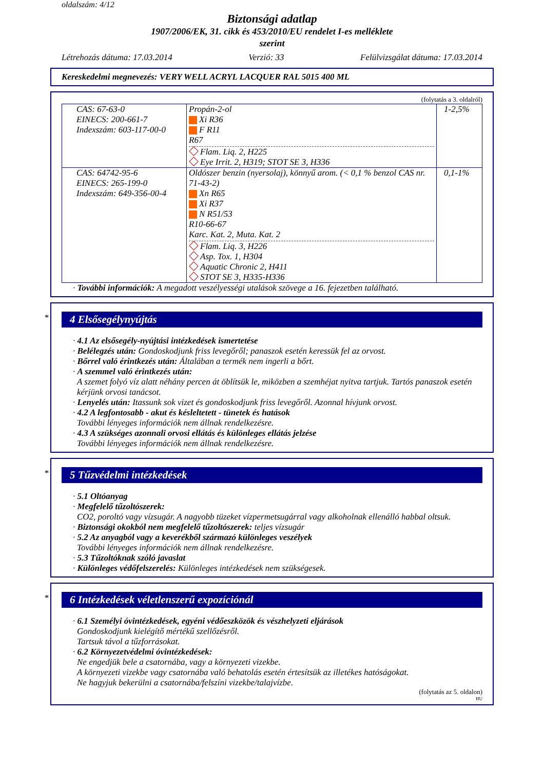oldalszám: 4/12
Biztonsági adatlap
1907/2006/EK, 31. cikk és 453/2010/EU rendelet I-es melléklete
szerint
Létrehozás dátuma: 17.03.2014 Verzió: 33 Felülvizsgálat dátuma: 17.03.2014
Kereskedelmi megnevezés: VERY WELL ACRYL LACQUER RAL 5015 400 ML
(folytatás a 3. oldalról)
| CAS: 67-63-0 EINECS: 200-661-7 Indexszám: 603-117-00-0 | Propán-2-ol Xi R36 F R11 R67 Flam. Liq. 2, H225 Eye Irrit. 2, H319; STOT SE 3, H336 | 1-2,5% |
| CAS: 64742-95-6 EINECS: 265-199-0 Indexszám: 649-356-00-4 | Oldószer benzin (nyersolaj), könnyű arom. (< 0,1 % benzol CAS nr. 71-43-2) Xn R65 Xi R37 N R51/53 R10-66-67 Karc. Kat. 2, Muta. Kat. 2 Flam. Liq. 3, H226 Asp. Tox. 1, H304 Aquatic Chronic 2, H411 STOT SE 3, H335-H336 | 0,1-1% |
· További információk: A megadott veszélyességi utalások szövege a 16. fejezetben található.
*
4 Elsősegélynyújtás
· 4.1 Az elsősegély-nyújtási intézkedések ismertetése
· Belélegzés után: Gondoskodjunk friss levegőről; panaszok esetén keressük fel az orvost.
· Bőrrel való érintkezés után: Általában a termék nem ingerli a bőrt.
· A szemmel való érintkezés után:
A szemet folyó víz alatt néhány percen át öblítsük le, miközben a szemhéjat nyitva tartjuk. Tartós panaszok esetén kérjünk orvosi tanácsot.
· Lenyelés után: Itassunk sok vizet és gondoskodjunk friss levegőről. Azonnal hívjunk orvost.
· 4.2 A legfontosabb - akut és késleltetett - tünetek és hatások
További lényeges információk nem állnak rendelkezésre.
· 4.3 A szükséges azonnali orvosi ellátás és különleges ellátás jelzése
További lényeges információk nem állnak rendelkezésre.
*
5 Tűzvédelmi intézkedések
· 5.1 Oltóanyag
· Megfelelő tűzoltószerek:
CO2, poroltó vagy vízsugár. A nagyobb tüzeket vízpermetsugárral vagy alkoholnak ellenálló habbal oltsuk.
· Biztonsági okokból nem megfelelő tűzoltószerek: teljes vízsugár
· 5.2 Az anyagból vagy a keverékből származó különleges veszélyek
További lényeges információk nem állnak rendelkezésre.
· 5.3 Tűzoltóknak szóló javaslat
· Különleges védőfelszerelés: Különleges intézkedések nem szükségesek.
*
6 Intézkedések véletlenszerű expozíciónál
· 6.1 Személyi óvintézkedések, egyéni védőeszközök és vészhelyzeti eljárások
Gondoskodjunk kielégítő mértékű szellőzésről.
Tartsuk távol a tűzforrásokat.
· 6.2 Környezetvédelmi óvintézkedések:
Ne engedjük bele a csatornába, vagy a környezeti vizekbe.
A környezeti vizekbe vagy csatornába való behatolás esetén értesítsük az illetékes hatóságokat.
Ne hagyjuk bekerülni a csatornába/felszíni vizekbe/talajvízbe.
(folytatás az 5. oldalon)
HU